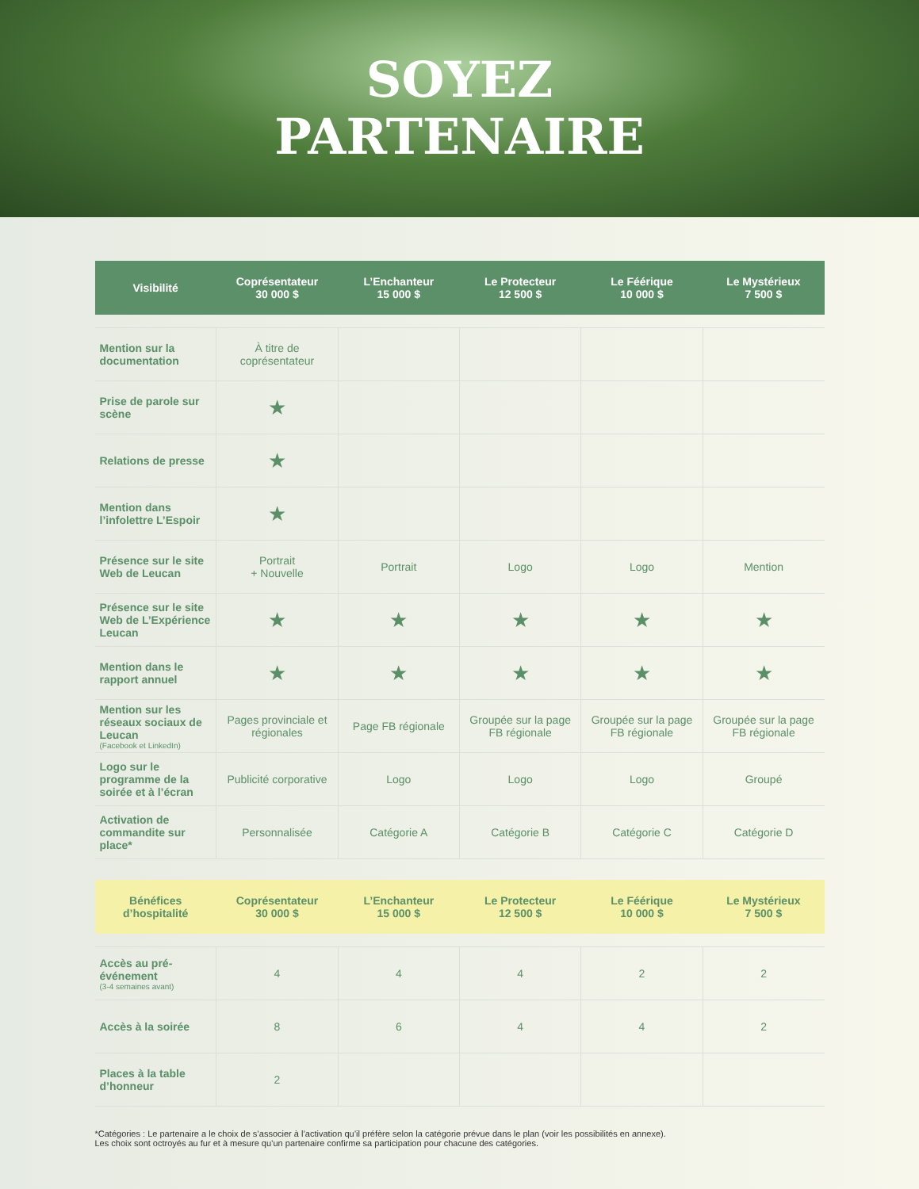SOYEZ
PARTENAIRE
| Visibilité | Coprésentateur 30 000 $ | L’Enchanteur 15 000 $ | Le Protecteur 12 500 $ | Le Féérique 10 000 $ | Le Mystérieux 7 500 $ |
| --- | --- | --- | --- | --- | --- |
| Mention sur la documentation | À titre de coprésentateur | | | | |
| Prise de parole sur scène | ★ | | | | |
| Relations de presse | ★ | | | | |
| Mention dans l’infolettre L’Espoir | ★ | | | | |
| Présence sur le site Web de Leucan | Portrait + Nouvelle | Portrait | Logo | Logo | Mention |
| Présence sur le site Web de L’Expérience Leucan | ★ | ★ | ★ | ★ | ★ |
| Mention dans le rapport annuel | ★ | ★ | ★ | ★ | ★ |
| Mention sur les réseaux sociaux de Leucan (Facebook et LinkedIn) | Pages provinciale et régionales | Page FB régionale | Groupée sur la page FB régionale | Groupée sur la page FB régionale | Groupée sur la page FB régionale |
| Logo sur le programme de la soirée et à l’écran | Publicité corporative | Logo | Logo | Logo | Groupé |
| Activation de commandite sur place* | Personnalisée | Catégorie A | Catégorie B | Catégorie C | Catégorie D |
| Bénéfices d’hospitalité | Coprésentateur 30 000 $ | L’Enchanteur 15 000 $ | Le Protecteur 12 500 $ | Le Féérique 10 000 $ | Le Mystérieux 7 500 $ |
| --- | --- | --- | --- | --- | --- |
| Accès au pré-événement (3-4 semaines avant) | 4 | 4 | 4 | 2 | 2 |
| Accès à la soirée | 8 | 6 | 4 | 4 | 2 |
| Places à la table d’honneur | 2 | | | | |
*Catégories : Le partenaire a le choix de s’associer à l’activation qu’il préfère selon la catégorie prévue dans le plan (voir les possibilités en annexe).
Les choix sont octroyés au fur et à mesure qu’un partenaire confirme sa participation pour chacune des catégories.